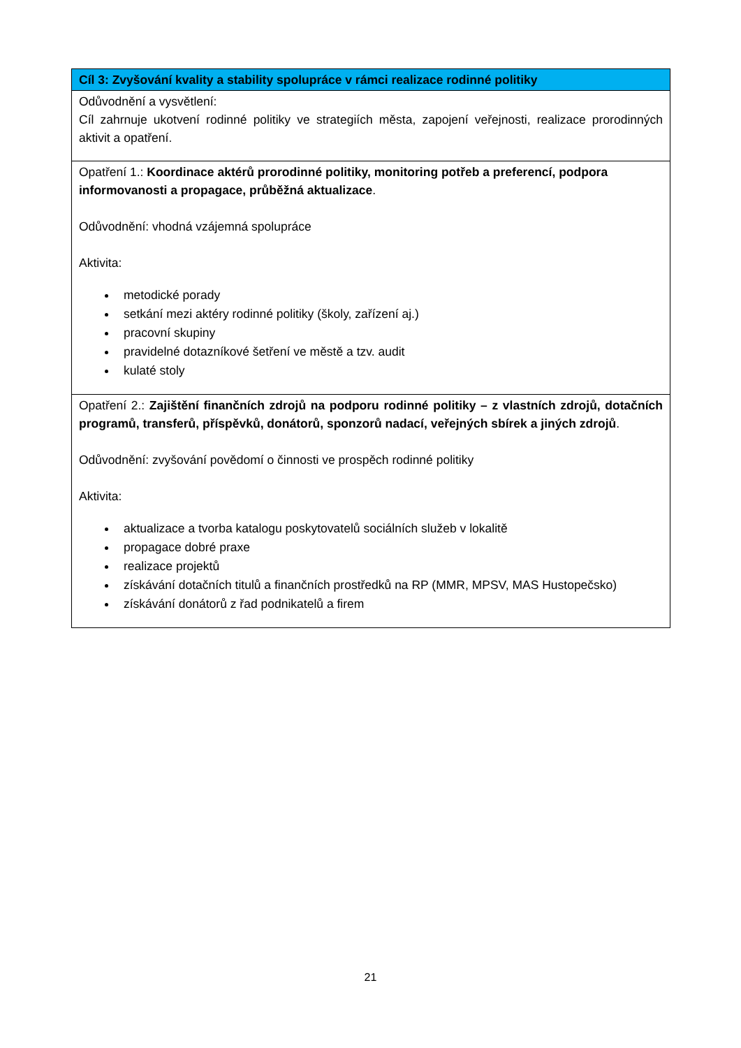| Cíl 3: Zvyšování kvality a stability spolupráce v rámci realizace rodinné politiky |
| --- |
| Odůvodnění a vysvětlení: Cíl zahrnuje ukotvení rodinné politiky ve strategiích města, zapojení veřejnosti, realizace prorodinných aktivit a opatření. |
| Opatření 1.: Koordinace aktérů prorodinné politiky, monitoring potřeb a preferencí, podpora informovanosti a propagace, průběžná aktualizace . Odůvodnění: vhodná vzájemná spolupráce Aktivita: metodické porady setkání mezi aktéry rodinné politiky (školy, zařízení aj.) pracovní skupiny pravidelné dotazníkové šetření ve městě a tzv. audit kulaté stoly |
| Opatření 2.: Zajištění finančních zdrojů na podporu rodinné politiky – z vlastních zdrojů, dotačních programů, transferů, příspěvků, donátorů, sponzorů nadací, veřejných sbírek a jiných zdrojů . Odůvodnění: zvyšování povědomí o činnosti ve prospěch rodinné politiky Aktivita: aktualizace a tvorba katalogu poskytovatelů sociálních služeb v lokalitě propagace dobré praxe realizace projektů získávání dotačních titulů a finančních prostředků na RP (MMR, MPSV, MAS Hustopečsko) získávání donátorů z řad podnikatelů a firem |
21